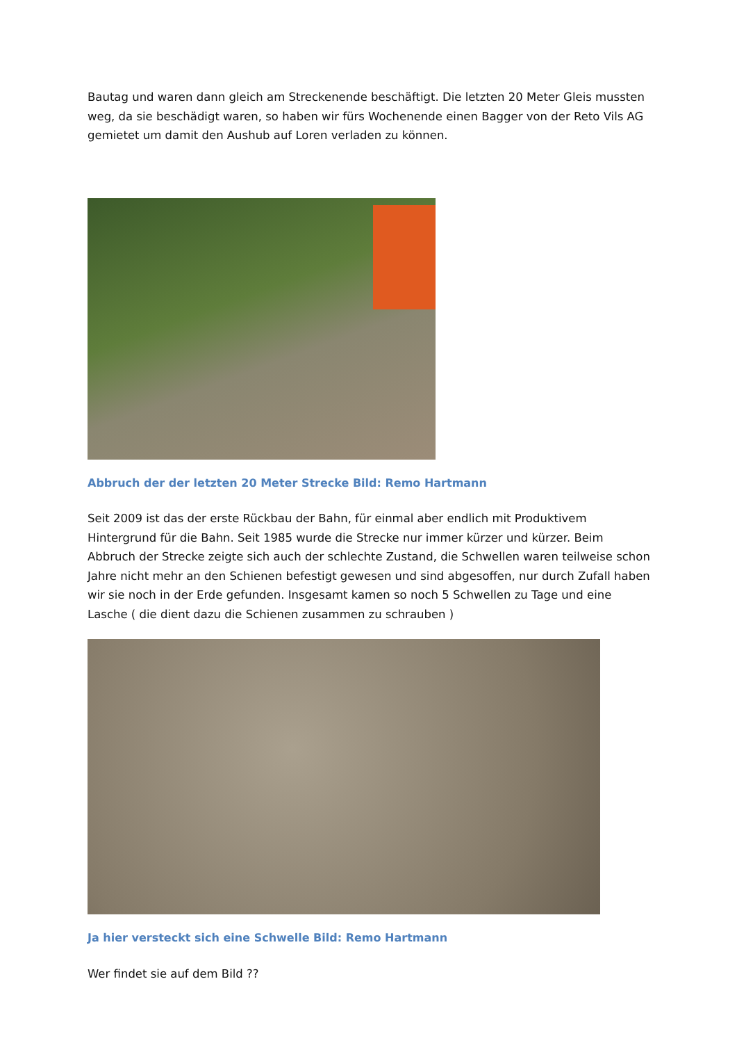Bautag und waren dann gleich am Streckenende beschäftigt. Die letzten 20 Meter Gleis mussten weg, da sie beschädigt waren, so haben wir fürs Wochenende einen Bagger von der Reto Vils AG gemietet um damit den Aushub auf Loren verladen zu können.
Abbruch der der letzten 20 Meter Strecke Bild: Remo Hartmann
Seit 2009 ist das der erste Rückbau der Bahn, für einmal aber endlich mit Produktivem Hintergrund für die Bahn. Seit 1985 wurde die Strecke nur immer kürzer und kürzer. Beim Abbruch der Strecke zeigte sich auch der schlechte Zustand, die Schwellen waren teilweise schon Jahre nicht mehr an den Schienen befestigt gewesen und sind abgesoffen, nur durch Zufall haben wir sie noch in der Erde gefunden. Insgesamt kamen so noch 5 Schwellen zu Tage und eine Lasche ( die dient dazu die Schienen zusammen zu schrauben )
Ja hier versteckt sich eine Schwelle Bild: Remo Hartmann
Wer findet sie auf dem Bild ??